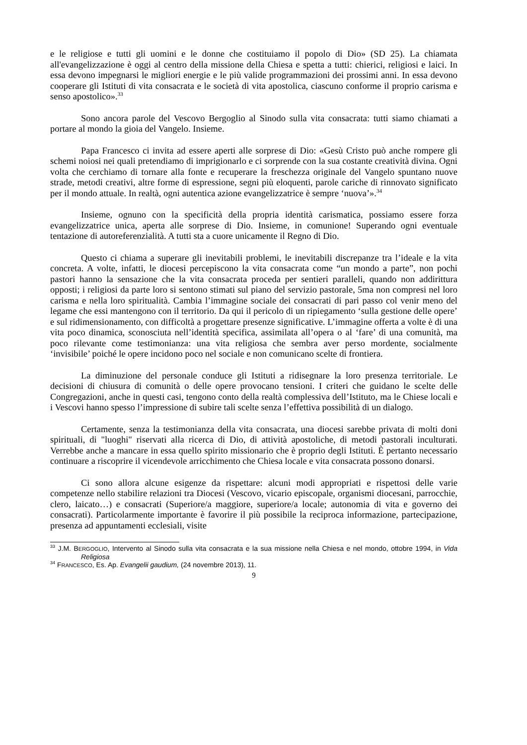e le religiose e tutti gli uomini e le donne che costituiamo il popolo di Dio» (SD 25). La chiamata all'evangelizzazione è oggi al centro della missione della Chiesa e spetta a tutti: chierici, religiosi e laici. In essa devono impegnarsi le migliori energie e le più valide programmazioni dei prossimi anni. In essa devono cooperare gli Istituti di vita consacrata e le società di vita apostolica, ciascuno conforme il proprio carisma e senso apostolico».<sup>33</sup>
Sono ancora parole del Vescovo Bergoglio al Sinodo sulla vita consacrata: tutti siamo chiamati a portare al mondo la gioia del Vangelo. Insieme.
Papa Francesco ci invita ad essere aperti alle sorprese di Dio: «Gesù Cristo può anche rompere gli schemi noiosi nei quali pretendiamo di imprigionarlo e ci sorprende con la sua costante creatività divina. Ogni volta che cerchiamo di tornare alla fonte e recuperare la freschezza originale del Vangelo spuntano nuove strade, metodi creativi, altre forme di espressione, segni più eloquenti, parole cariche di rinnovato significato per il mondo attuale. In realtà, ogni autentica azione evangelizzatrice è sempre ‘nuova’».<sup>34</sup>
Insieme, ognuno con la specificità della propria identità carismatica, possiamo essere forza evangelizzatrice unica, aperta alle sorprese di Dio. Insieme, in comunione! Superando ogni eventuale tentazione di autoreferenzialità. A tutti sta a cuore unicamente il Regno di Dio.
Questo ci chiama a superare gli inevitabili problemi, le inevitabili discrepanze tra l’ideale e la vita concreta. A volte, infatti, le diocesi percepiscono la vita consacrata come “un mondo a parte”, non pochi pastori hanno la sensazione che la vita consacrata proceda per sentieri paralleli, quando non addirittura opposti; i religiosi da parte loro si sentono stimati sul piano del servizio pastorale, 5ma non compresi nel loro carisma e nella loro spiritualità. Cambia l’immagine sociale dei consacrati di pari passo col venir meno del legame che essi mantengono con il territorio. Da qui il pericolo di un ripiegamento ‘sulla gestione delle opere’ e sul ridimensionamento, con difficoltà a progettare presenze significative. L’immagine offerta a volte è di una vita poco dinamica, sconosciuta nell’identità specifica, assimilata all’opera o al ‘fare’ di una comunità, ma poco rilevante come testimonianza: una vita religiosa che sembra aver perso mordente, socialmente ‘invisibile’ poiché le opere incidono poco nel sociale e non comunicano scelte di frontiera.
La diminuzione del personale conduce gli Istituti a ridisegnare la loro presenza territoriale. Le decisioni di chiusura di comunità o delle opere provocano tensioni. I criteri che guidano le scelte delle Congregazioni, anche in questi casi, tengono conto della realtà complessiva dell’Istituto, ma le Chiese locali e i Vescovi hanno spesso l’impressione di subire tali scelte senza l’effettiva possibilità di un dialogo.
Certamente, senza la testimonianza della vita consacrata, una diocesi sarebbe privata di molti doni spirituali, di "luoghi" riservati alla ricerca di Dio, di attività apostoliche, di metodi pastorali inculturati. Verrebbe anche a mancare in essa quello spirito missionario che è proprio degli Istituti. È pertanto necessario continuare a riscoprire il vicendevole arricchimento che Chiesa locale e vita consacrata possono donarsi.
Ci sono allora alcune esigenze da rispettare: alcuni modi appropriati e rispettosi delle varie competenze nello stabilire relazioni tra Diocesi (Vescovo, vicario episcopale, organismi diocesani, parrocchie, clero, laicato…) e consacrati (Superiore/a maggiore, superiore/a locale; autonomia di vita e governo dei consacrati). Particolarmente importante è favorire il più possibile la reciproca informazione, partecipazione, presenza ad appuntamenti ecclesiali, visite
<sup>33</sup> J.M. BERGOGLIO, Intervento al Sinodo sulla vita consacrata e la sua missione nella Chiesa e nel mondo, ottobre 1994, in Vida Religiosa
<sup>34</sup> FRANCESCO, Es. Ap. Evangelii gaudium, (24 novembre 2013), 11.
9